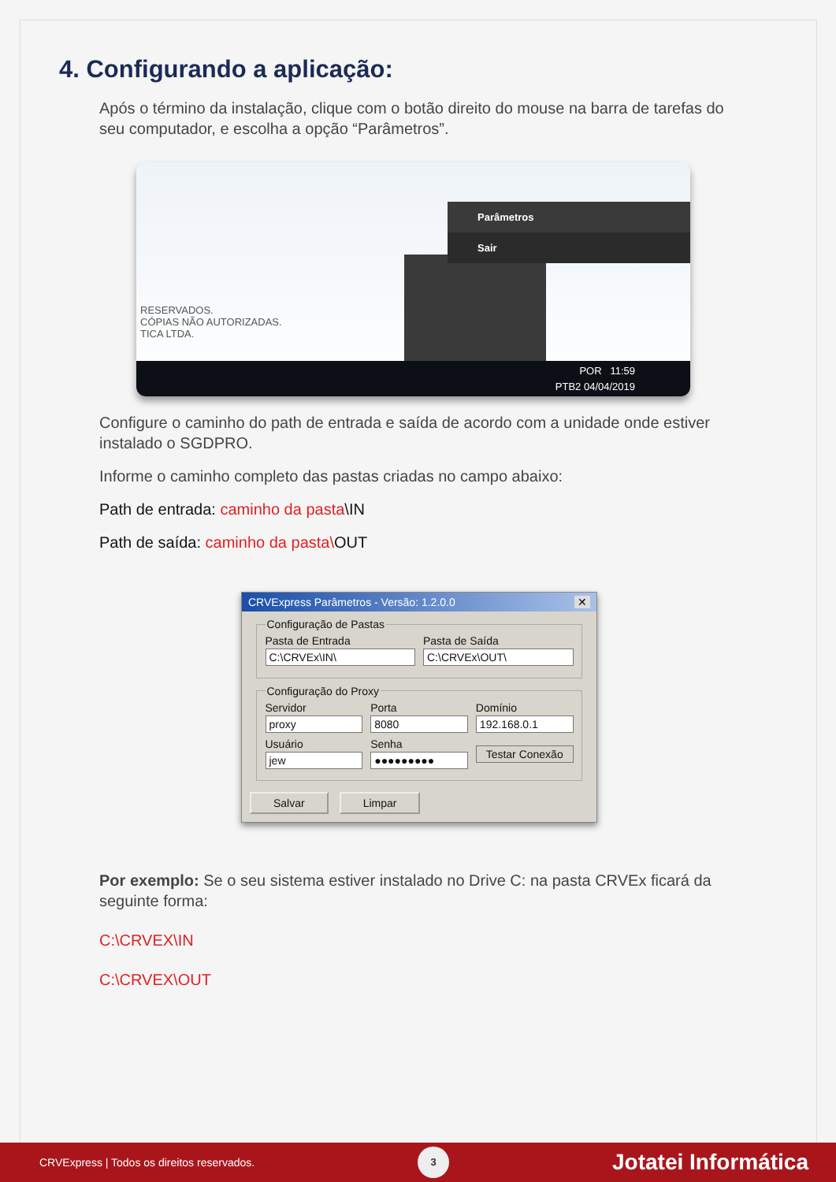4. Configurando a aplicação:
Após o término da instalação, clique com o botão direito do mouse na barra de tarefas do seu computador, e escolha a opção “Parâmetros”.
RESERVADOS.
CÓPIAS NÃO AUTORIZADAS.
TICA LTDA.
Parâmetros
Sair
POR 11:59
PTB2 04/04/2019
Configure o caminho do path de entrada e saída de acordo com a unidade onde estiver instalado o SGDPRO.
Informe o caminho completo das pastas criadas no campo abaixo:
Path de entrada: caminho da pasta\IN
Path de saída: caminho da pasta\OUT
CRVExpress Parâmetros - Versão: 1.2.0.0 ✕
Configuração de Pastas
Pasta de Entrada
C:\CRVEx\IN\
Pasta de Saída
C:\CRVEx\OUT\
Configuração do Proxy
Servidor
proxy
Porta
8080
Domínio
192.168.0.1
Usuário
jew
Senha
●●●●●●●●●
Testar Conexão
Salvar Limpar
Por exemplo: Se o seu sistema estiver instalado no Drive C: na pasta CRVEx ficará da seguinte forma:
C:\CRVEX\IN
C:\CRVEX\OUT
CRVExpress | Todos os direitos reservados. 3 Jotatei Informática